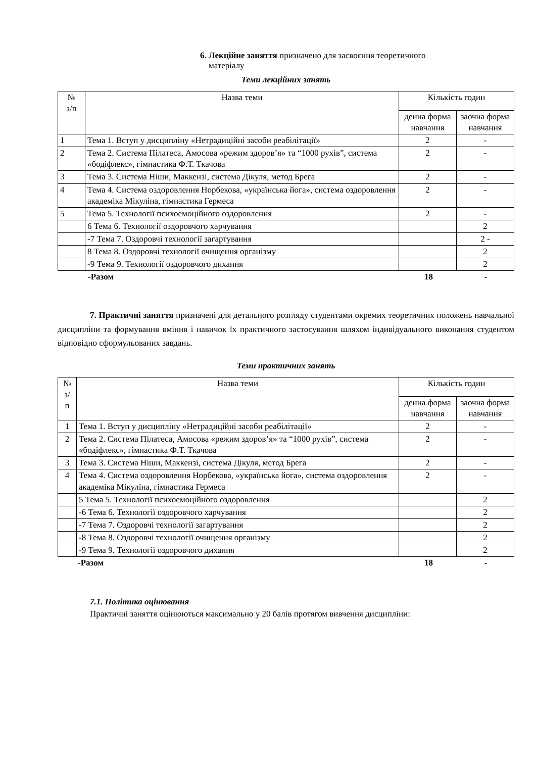6. Лекційне заняття призначено для засвоєння теоретичного
матеріалу
Теми лекційних занять
| № з/п | Назва теми | Кількість годин | |
| --- | --- | --- | --- |
| | | денна форма навчання | заочна форма навчання |
| 1 | Тема 1. Вступ у дисципліну «Нетрадиційні засоби реабілітації» | 2 | - |
| 2 | Тема 2. Система Пілатеса, Амосова «режим здоров’я» та “1000 рухів”, система «бодіфлекс», гімнастика Ф.Т. Ткачова | 2 | - |
| 3 | Тема 3. Система Ніши, Маккензі, система Дікуля, метод Брега | 2 | - |
| 4 | Тема 4. Система оздоровлення Норбекова, «українська йога», система оздоровлення академіка Мікуліна, гімнастика Гермеса | 2 | - |
| 5 | Тема 5. Технології психоемоційного оздоровлення | 2 | - |
| | 6 Тема 6. Технології оздоровчого харчування | | 2 |
| | -7 Тема 7. Оздоровчі технології загартування | | 2 - |
| | 8 Тема 8. Оздоровчі технології очищення організму | | 2 |
| | -9 Тема 9. Технології оздоровчого дихання | | 2 |
| -Разом | 18 | - |
7. Практичні заняття призначені для детального розгляду студентами окремих теоретичних положень навчальної дисципліни та формування вміння і навичок їх практичного застосування шляхом індивідуального виконання студентом відповідно сформульованих завдань.
Теми практичних занять
| № з/ п | Назва теми | Кількість годин | |
| --- | --- | --- | --- |
| | | денна форма навчання | заочна форма навчання |
| 1 | Тема 1. Вступ у дисципліну «Нетрадиційні засоби реабілітації» | 2 | - |
| 2 | Тема 2. Система Пілатеса, Амосова «режим здоров’я» та “1000 рухів”, система «бодіфлекс», гімнастика Ф.Т. Ткачова | 2 | - |
| 3 | Тема 3. Система Ніши, Маккензі, система Дікуля, метод Брега | 2 | - |
| 4 | Тема 4. Система оздоровлення Норбекова, «українська йога», система оздоровлення академіка Мікуліна, гімнастика Гермеса | 2 | - |
| | 5 Тема 5. Технології психоемоційного оздоровлення | | 2 |
| | -6 Тема 6. Технології оздоровчого харчування | | 2 |
| | -7 Тема 7. Оздоровчі технології загартування | | 2 |
| | -8 Тема 8. Оздоровчі технології очищення організму | | 2 |
| | -9 Тема 9. Технології оздоровчого дихання | | 2 |
| -Разом | 18 | - |
7.1. Політика оцінювання
Практичні заняття оцінюються максимально у 20 балів протягом вивчення дисципліни: